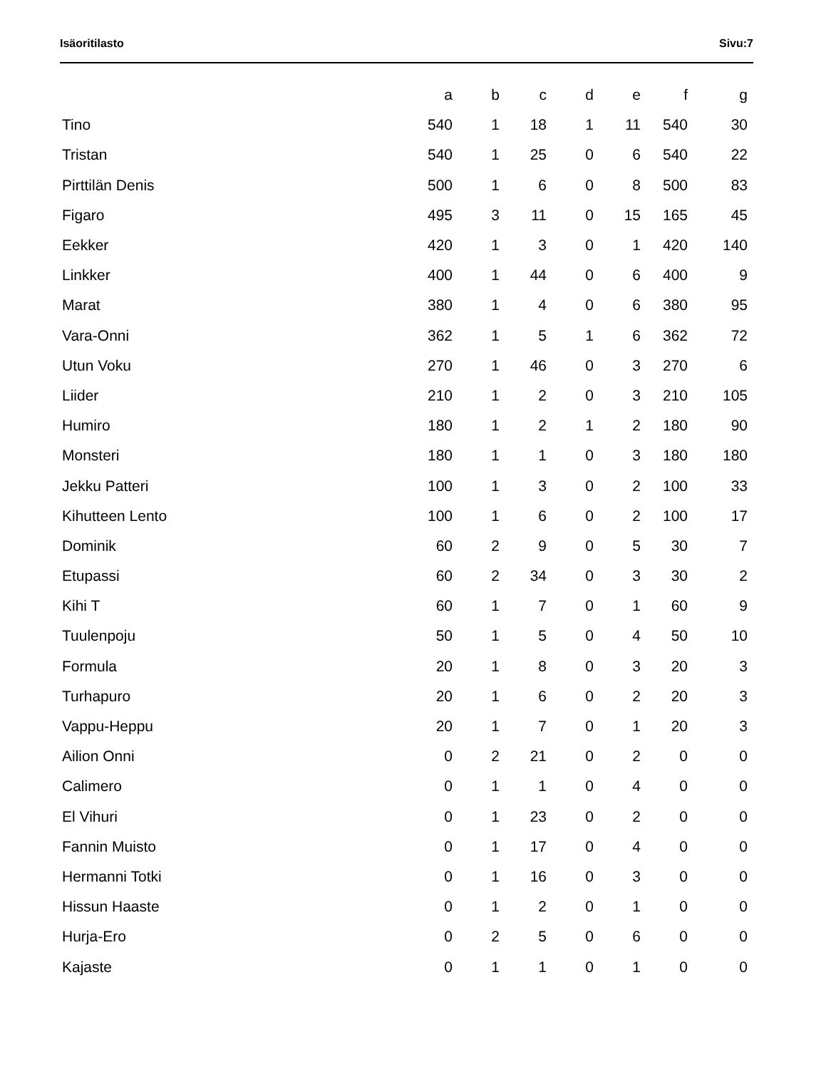Isäoritilasto Sivu:7
| | a | b | c | d | e | f | g |
| --- | --- | --- | --- | --- | --- | --- | --- |
| Tino | 540 | 1 | 18 | 1 | 11 | 540 | 30 |
| Tristan | 540 | 1 | 25 | 0 | 6 | 540 | 22 |
| Pirttilän Denis | 500 | 1 | 6 | 0 | 8 | 500 | 83 |
| Figaro | 495 | 3 | 11 | 0 | 15 | 165 | 45 |
| Eekker | 420 | 1 | 3 | 0 | 1 | 420 | 140 |
| Linkker | 400 | 1 | 44 | 0 | 6 | 400 | 9 |
| Marat | 380 | 1 | 4 | 0 | 6 | 380 | 95 |
| Vara-Onni | 362 | 1 | 5 | 1 | 6 | 362 | 72 |
| Utun Voku | 270 | 1 | 46 | 0 | 3 | 270 | 6 |
| Liider | 210 | 1 | 2 | 0 | 3 | 210 | 105 |
| Humiro | 180 | 1 | 2 | 1 | 2 | 180 | 90 |
| Monsteri | 180 | 1 | 1 | 0 | 3 | 180 | 180 |
| Jekku Patteri | 100 | 1 | 3 | 0 | 2 | 100 | 33 |
| Kihutteen Lento | 100 | 1 | 6 | 0 | 2 | 100 | 17 |
| Dominik | 60 | 2 | 9 | 0 | 5 | 30 | 7 |
| Etupassi | 60 | 2 | 34 | 0 | 3 | 30 | 2 |
| Kihi T | 60 | 1 | 7 | 0 | 1 | 60 | 9 |
| Tuulenpoju | 50 | 1 | 5 | 0 | 4 | 50 | 10 |
| Formula | 20 | 1 | 8 | 0 | 3 | 20 | 3 |
| Turhapuro | 20 | 1 | 6 | 0 | 2 | 20 | 3 |
| Vappu-Heppu | 20 | 1 | 7 | 0 | 1 | 20 | 3 |
| Ailion Onni | 0 | 2 | 21 | 0 | 2 | 0 | 0 |
| Calimero | 0 | 1 | 1 | 0 | 4 | 0 | 0 |
| El Vihuri | 0 | 1 | 23 | 0 | 2 | 0 | 0 |
| Fannin Muisto | 0 | 1 | 17 | 0 | 4 | 0 | 0 |
| Hermanni Totki | 0 | 1 | 16 | 0 | 3 | 0 | 0 |
| Hissun Haaste | 0 | 1 | 2 | 0 | 1 | 0 | 0 |
| Hurja-Ero | 0 | 2 | 5 | 0 | 6 | 0 | 0 |
| Kajaste | 0 | 1 | 1 | 0 | 1 | 0 | 0 |